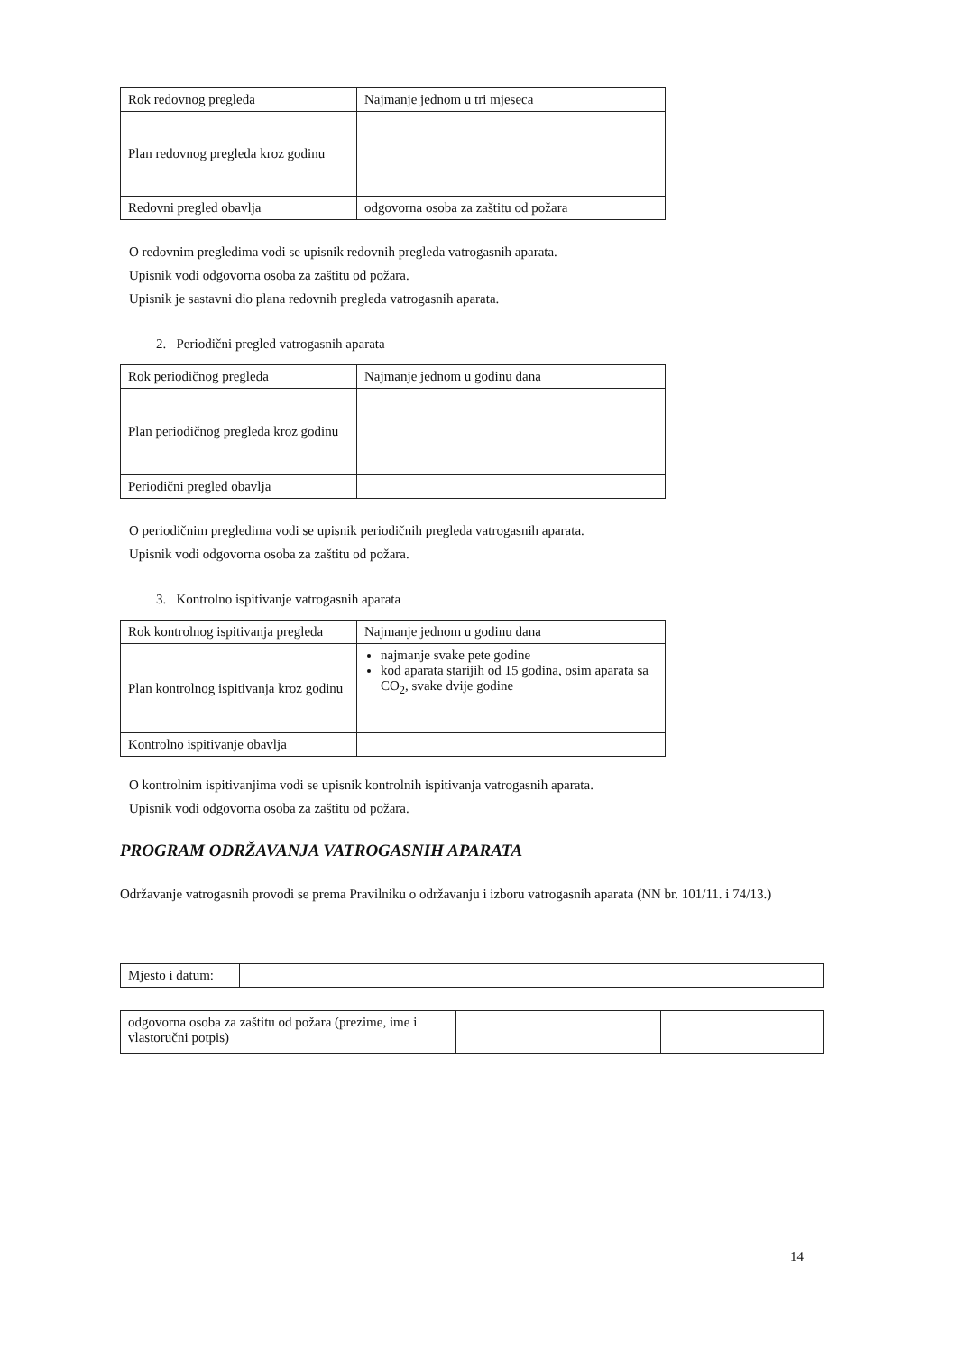| Rok redovnog pregleda | Najmanje jednom u tri mjeseca |
| Plan redovnog pregleda kroz godinu | |
| Redovni pregled obavlja | odgovorna osoba za zaštitu od požara |
O redovnim pregledima vodi se upisnik redovnih pregleda vatrogasnih aparata.
Upisnik vodi odgovorna osoba za zaštitu od požara.
Upisnik je sastavni dio plana redovnih pregleda vatrogasnih aparata.
2. Periodični pregled vatrogasnih aparata
| Rok periodičnog pregleda | Najmanje jednom u godinu dana |
| Plan periodičnog pregleda kroz godinu | |
| Periodični pregled obavlja | |
O periodičnim pregledima vodi se upisnik periodičnih pregleda vatrogasnih aparata.
Upisnik vodi odgovorna osoba za zaštitu od požara.
3. Kontrolno ispitivanje vatrogasnih aparata
| Rok kontrolnog ispitivanja pregleda | Najmanje jednom u godinu dana |
| Plan kontrolnog ispitivanja kroz godinu | najmanje svake pete godine kod aparata starijih od 15 godina, osim aparata sa CO<sub>2</sub>, svake dvije godine |
| Kontrolno ispitivanje obavlja | |
O kontrolnim ispitivanjima vodi se upisnik kontrolnih ispitivanja vatrogasnih aparata.
Upisnik vodi odgovorna osoba za zaštitu od požara.
PROGRAM ODRŽAVANJA VATROGASNIH APARATA
Održavanje vatrogasnih provodi se prema Pravilniku o održavanju i izboru vatrogasnih aparata (NN br. 101/11. i 74/13.)
| Mjesto i datum: | |
| odgovorna osoba za zaštitu od požara (prezime, ime i vlastoručni potpis) | | |
14